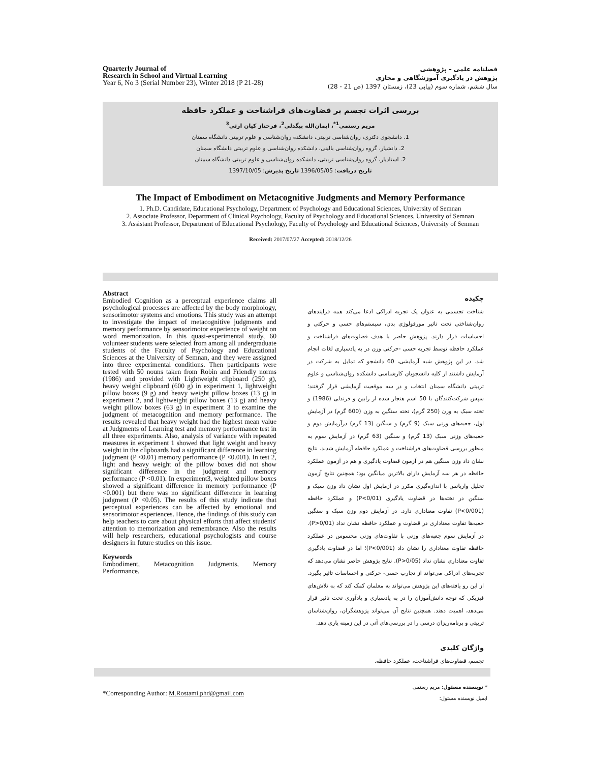Quarterly Journal of
Research in School and Virtual Learning
Year 6, No 3 (Serial Number 23), Winter 2018 (P 21-28)
فصلنامه علمی – پژوهشی
پژوهش در یادگیری آموزشگاهی و مجازی
سال ششم، شماره سوم (پیاپی 23)، زمستان 1397 (ص 21 - 28)
بررسی اثرات تجسم بر قضاوت‌های فراشناخت و عملکرد حافظه
مریم رستمی<sup>1*</sup>، ایمان‌الله بیگدلی<sup>2</sup>، فرحناز کیان ارثی<sup>3</sup>
1. دانشجوی دکتری، روان‌شناسی تربیتی، دانشکده روان‌شناسی و علوم تربیتی دانشگاه سمنان
2. دانشیار، گروه روان‌شناسی بالینی، دانشکده روان‌شناسی و علوم تربیتی دانشگاه سمنان
2. استادیار، گروه روان‌شناسی تربیتی، دانشکده روان‌شناسی و علوم تربیتی دانشگاه سمنان
تاریخ دریافت: 1396/05/05 تاریخ پذیرش: 1397/10/05
The Impact of Embodiment on Metacognitive Judgments and Memory Performance
1. Ph.D. Candidate, Educational Psychology, Department of Psychology and Educational Sciences, University of Semnan
2. Associate Professor, Department of Clinical Psychology, Faculty of Psychology and Educational Sciences, University of Semnan
3. Assistant Professor, Department of Educational Psychology, Faculty of Psychology and Educational Sciences, University of Semnan
Received: 2017/07/27 Accepted: 2018/12/26
Abstract
Embodied Cognition as a perceptual experience claims all psychological processes are affected by the body morphology, sensorimotor systems and emotions. This study was an attempt to investigate the impact of metacognitive judgments and memory performance by sensorimotor experience of weight on word memorization. In this quasi-experimental study, 60 volunteer students were selected from among all undergraduate students of the Faculty of Psychology and Educational Sciences at the University of Semnan, and they were assigned into three experimental conditions. Then participants were tested with 50 nouns taken from Robin and Friendly norms (1986) and provided with Lightweight clipboard (250 g), heavy weight clipboard (600 g) in experiment 1, lightweight pillow boxes (9 g) and heavy weight pillow boxes (13 g) in experiment 2, and lightweight pillow boxes (13 g) and heavy weight pillow boxes (63 g) in experiment 3 to examine the judgment of metacognition and memory performance. The results revealed that heavy weight had the highest mean value at Judgments of Learning test and memory performance test in all three experiments. Also, analysis of variance with repeated measures in experiment 1 showed that light weight and heavy weight in the clipboards had a significant difference in learning judgment (P <0.01) memory performance (P <0.001). In test 2, light and heavy weight of the pillow boxes did not show significant difference in the judgment and memory performance (P <0.01). In experiment3, weighted pillow boxes showed a significant difference in memory performance (P <0.001) but there was no significant difference in learning judgment (P <0.05). The results of this study indicate that perceptual experiences can be affected by emotional and sensorimotor experiences. Hence, the findings of this study can help teachers to care about physical efforts that affect students' attention to memorization and remembrance. Also the results will help researchers, educational psychologists and course designers in future studies on this issue.
Keywords
Embodiment, Metacognition Judgments, Memory Performance.
چکیده
شناخت تجسمی به عنوان یک تجربه ادراکی ادعا می‌کند همه فرایندهای روان‌شناختی تحت تاثیر مورفولوژی بدن، سیستم‌های حسی و حرکتی و احساسات قرار دارند. پژوهش حاضر با هدف قضاوت‌های فراشناخت و عملکرد حافظه توسط تجربه حسی -حرکتی وزن در به یادسپاری لغات انجام شد. در این پژوهش شبه آزمایشی، 60 دانشجو که تمایل به شرکت در آزمایش داشتند از کلیه دانشجویان کارشناسی دانشکده روان‌شناسی و علوم تربیتی دانشگاه سمنان انتخاب و در سه موقعیت آزمایشی قرار گرفتند؛ سپس شرکت‌کنندگان با 50 اسم هنجار شده از رابین و فرندلی (1986) و تخته سبک به وزن (250 گرم)، تخته سنگین به وزن (600 گرم) در آزمایش اول، جعبه‌های وزنی سبک (9 گرم) و سنگین (13 گرم) درآزمایش دوم و جعبه‌های وزنی سبک (13 گرم) و سنگین (63 گرم) در آزمایش سوم به منظور بررسی قضاوت‌های فراشناخت و عملکرد حافظه آزمایش شدند. نتایج نشان داد وزن سنگین هم در آزمون قضاوت یادگیری و هم در آزمون عملکرد حافظه در هر سه آزمایش دارای بالاترین میانگین بود؛ همچنین نتایج آزمون تحلیل واریانس با اندازه‌گیری مکرر در آزمایش اول نشان داد وزن سبک و سنگین در تخته‌ها در قضاوت یادگیری (P<0/01) و عملکرد حافظه (P<0/001) تفاوت معناداری دارد. در آزمایش دوم وزن سبک و سنگین جعبه‌ها تفاوت معناداری در قضاوت و عملکرد حافظه نشان نداد (P>0/01). در آزمایش سوم جعبه‌های وزنی با تفاوت‌های وزنی محسوس در عملکرد حافظه تفاوت معناداری را نشان داد (P<0/001)؛ اما در قضاوت یادگیری تفاوت معناداری نشان نداد (P>0/05). نتایج پژوهش حاضر نشان می‌دهد که تجربه‌های ادراکی می‌تواند از تجارب حسی- حرکتی و احساسات تاثیر بگیرد. از این رو یافته‌های این پژوهش می‌تواند به معلمان کمک کند که به تلاش‌های فیزیکی که توجه دانش‌آموزان را در به یادسپاری و یادآوری تحت تاثیر قرار می‌دهد، اهمیت دهند. همچنین نتایج آن می‌تواند پژوهشگران، روان‌شناسان تربیتی و برنامه‌ریزان درسی را در بررسی‌های آتی در این زمینه یاری دهد.
واژگان کلیدی
تجسم، قضاوت‌های فراشناخت، عملکرد حافظه.
* نویسنده مسئول: مریم رستمی
ایمیل نویسنده مسئول:
*Corresponding Author: M.Rostami.phd@gmail.com